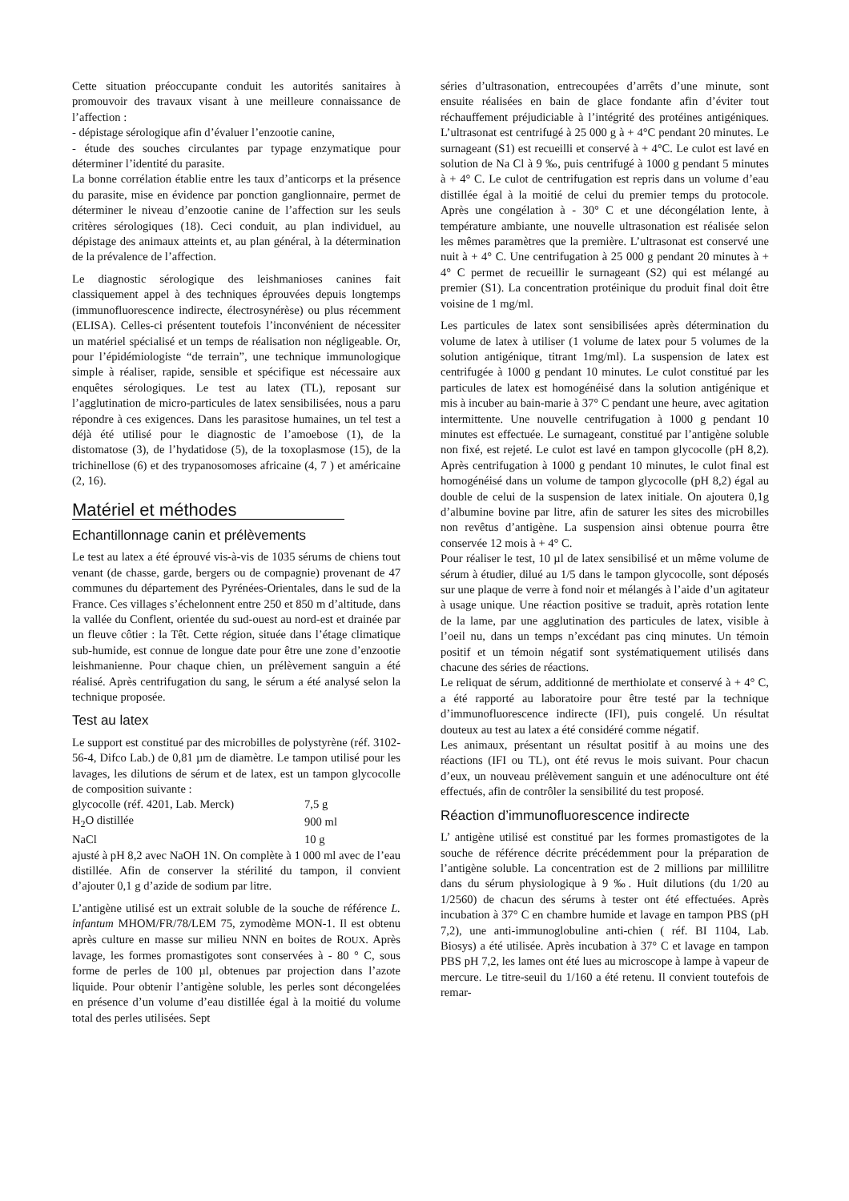Cette situation préoccupante conduit les autorités sanitaires à promouvoir des travaux visant à une meilleure connaissance de l’affection :
- dépistage sérologique afin d’évaluer l’enzootie canine,
- étude des souches circulantes par typage enzymatique pour déterminer l’identité du parasite.
La bonne corrélation établie entre les taux d’anticorps et la présence du parasite, mise en évidence par ponction ganglionnaire, permet de déterminer le niveau d’enzootie canine de l’affection sur les seuls critères sérologiques (18). Ceci conduit, au plan individuel, au dépistage des animaux atteints et, au plan général, à la détermination de la prévalence de l’affection.
Le diagnostic sérologique des leishmanioses canines fait classiquement appel à des techniques éprouvées depuis longtemps (immunofluorescence indirecte, électrosynérèse) ou plus récemment (ELISA). Celles-ci présentent toutefois l’inconvénient de nécessiter un matériel spécialisé et un temps de réalisation non négligeable. Or, pour l’épidémiologiste “de terrain”, une technique immunologique simple à réaliser, rapide, sensible et spécifique est nécessaire aux enquêtes sérologiques. Le test au latex (TL), reposant sur l’agglutination de micro-particules de latex sensibilisées, nous a paru répondre à ces exigences. Dans les parasitose humaines, un tel test a déjà été utilisé pour le diagnostic de l’amoebose (1), de la distomatose (3), de l’hydatidose (5), de la toxoplasmose (15), de la trichinellose (6) et des trypanosomoses africaine (4, 7 ) et américaine (2, 16).
Matériel et méthodes
Echantillonnage canin et prélèvements
Le test au latex a été éprouvé vis-à-vis de 1035 sérums de chiens tout venant (de chasse, garde, bergers ou de compagnie) provenant de 47 communes du département des Pyrénées-Orientales, dans le sud de la France. Ces villages s’échelonnent entre 250 et 850 m d’altitude, dans la vallée du Conflent, orientée du sud-ouest au nord-est et drainée par un fleuve côtier : la Têt. Cette région, située dans l’étage climatique sub-humide, est connue de longue date pour être une zone d’enzootie leishmanienne. Pour chaque chien, un prélèvement sanguin a été réalisé. Après centrifugation du sang, le sérum a été analysé selon la technique proposée.
Test au latex
Le support est constitué par des microbilles de polystyrène (réf. 3102-56-4, Difco Lab.) de 0,81 µm de diamètre. Le tampon utilisé pour les lavages, les dilutions de sérum et de latex, est un tampon glycocolle de composition suivante :
| glycocolle (réf. 4201, Lab. Merck) | 7,5 g |
| H<sub>2</sub>O distillée | 900 ml |
| NaCl | 10 g |
ajusté à pH 8,2 avec NaOH 1N. On complète à 1 000 ml avec de l’eau distillée. Afin de conserver la stérilité du tampon, il convient d’ajouter 0,1 g d’azide de sodium par litre.
L’antigène utilisé est un extrait soluble de la souche de référence L. infantum MHOM/FR/78/LEM 75, zymodème MON-1. Il est obtenu après culture en masse sur milieu NNN en boites de ROUX. Après lavage, les formes promastigotes sont conservées à - 80 ° C, sous forme de perles de 100 µl, obtenues par projection dans l’azote liquide. Pour obtenir l’antigène soluble, les perles sont décongelées en présence d’un volume d’eau distillée égal à la moitié du volume total des perles utilisées. Sept
séries d’ultrasonation, entrecoupées d’arrêts d’une minute, sont ensuite réalisées en bain de glace fondante afin d’éviter tout réchauffement préjudiciable à l’intégrité des protéines antigéniques. L’ultrasonat est centrifugé à 25 000 g à + 4°C pendant 20 minutes. Le surnageant (S1) est recueilli et conservé à + 4°C. Le culot est lavé en solution de Na Cl à 9 ‰, puis centrifugé à 1000 g pendant 5 minutes à + 4° C. Le culot de centrifugation est repris dans un volume d’eau distillée égal à la moitié de celui du premier temps du protocole. Après une congélation à - 30° C et une décongélation lente, à température ambiante, une nouvelle ultrasonation est réalisée selon les mêmes paramètres que la première. L’ultrasonat est conservé une nuit à + 4° C. Une centrifugation à 25 000 g pendant 20 minutes à + 4° C permet de recueillir le surnageant (S2) qui est mélangé au premier (S1). La concentration protéinique du produit final doit être voisine de 1 mg/ml.
Les particules de latex sont sensibilisées après détermination du volume de latex à utiliser (1 volume de latex pour 5 volumes de la solution antigénique, titrant 1mg/ml). La suspension de latex est centrifugée à 1000 g pendant 10 minutes. Le culot constitué par les particules de latex est homogénéisé dans la solution antigénique et mis à incuber au bain-marie à 37° C pendant une heure, avec agitation intermittente. Une nouvelle centrifugation à 1000 g pendant 10 minutes est effectuée. Le surnageant, constitué par l’antigène soluble non fixé, est rejeté. Le culot est lavé en tampon glycocolle (pH 8,2). Après centrifugation à 1000 g pendant 10 minutes, le culot final est homogénéisé dans un volume de tampon glycocolle (pH 8,2) égal au double de celui de la suspension de latex initiale. On ajoutera 0,1g d’albumine bovine par litre, afin de saturer les sites des microbilles non revêtus d’antigène. La suspension ainsi obtenue pourra être conservée 12 mois à + 4° C.
Pour réaliser le test, 10 µl de latex sensibilisé et un même volume de sérum à étudier, dilué au 1/5 dans le tampon glycocolle, sont déposés sur une plaque de verre à fond noir et mélangés à l’aide d’un agitateur à usage unique. Une réaction positive se traduit, après rotation lente de la lame, par une agglutination des particules de latex, visible à l’oeil nu, dans un temps n’excédant pas cinq minutes. Un témoin positif et un témoin négatif sont systématiquement utilisés dans chacune des séries de réactions.
Le reliquat de sérum, additionné de merthiolate et conservé à + 4° C, a été rapporté au laboratoire pour être testé par la technique d’immunofluorescence indirecte (IFI), puis congelé. Un résultat douteux au test au latex a été considéré comme négatif.
Les animaux, présentant un résultat positif à au moins une des réactions (IFI ou TL), ont été revus le mois suivant. Pour chacun d’eux, un nouveau prélèvement sanguin et une adénoculture ont été effectués, afin de contrôler la sensibilité du test proposé.
Réaction d’immunofluorescence indirecte
L’ antigène utilisé est constitué par les formes promastigotes de la souche de référence décrite précédemment pour la préparation de l’antigène soluble. La concentration est de 2 millions par millilitre dans du sérum physiologique à 9 ‰. Huit dilutions (du 1/20 au 1/2560) de chacun des sérums à tester ont été effectuées. Après incubation à 37° C en chambre humide et lavage en tampon PBS (pH 7,2), une anti-immunoglobuline anti-chien ( réf. BI 1104, Lab. Biosys) a été utilisée. Après incubation à 37° C et lavage en tampon PBS pH 7,2, les lames ont été lues au microscope à lampe à vapeur de mercure. Le titre-seuil du 1/160 a été retenu. Il convient toutefois de remar-